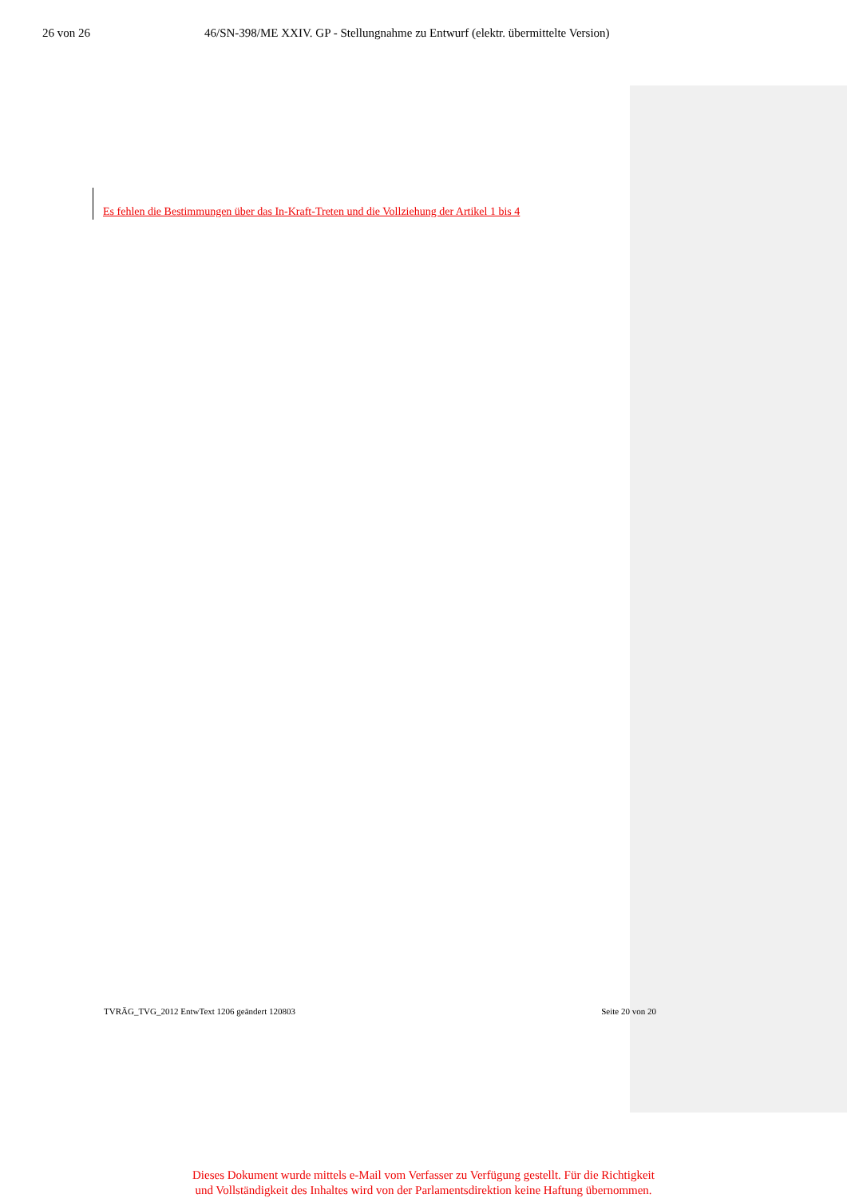26 von 26 46/SN-398/ME XXIV. GP - Stellungnahme zu Entwurf (elektr. übermittelte Version)
Es fehlen die Bestimmungen über das In-Kraft-Treten und die Vollziehung der Artikel 1 bis 4
TVRÄG_TVG_2012 EntwText 1206 geändert 120803 Seite 20 von 20
Dieses Dokument wurde mittels e-Mail vom Verfasser zu Verfügung gestellt. Für die Richtigkeit
und Vollständigkeit des Inhaltes wird von der Parlamentsdirektion keine Haftung übernommen.